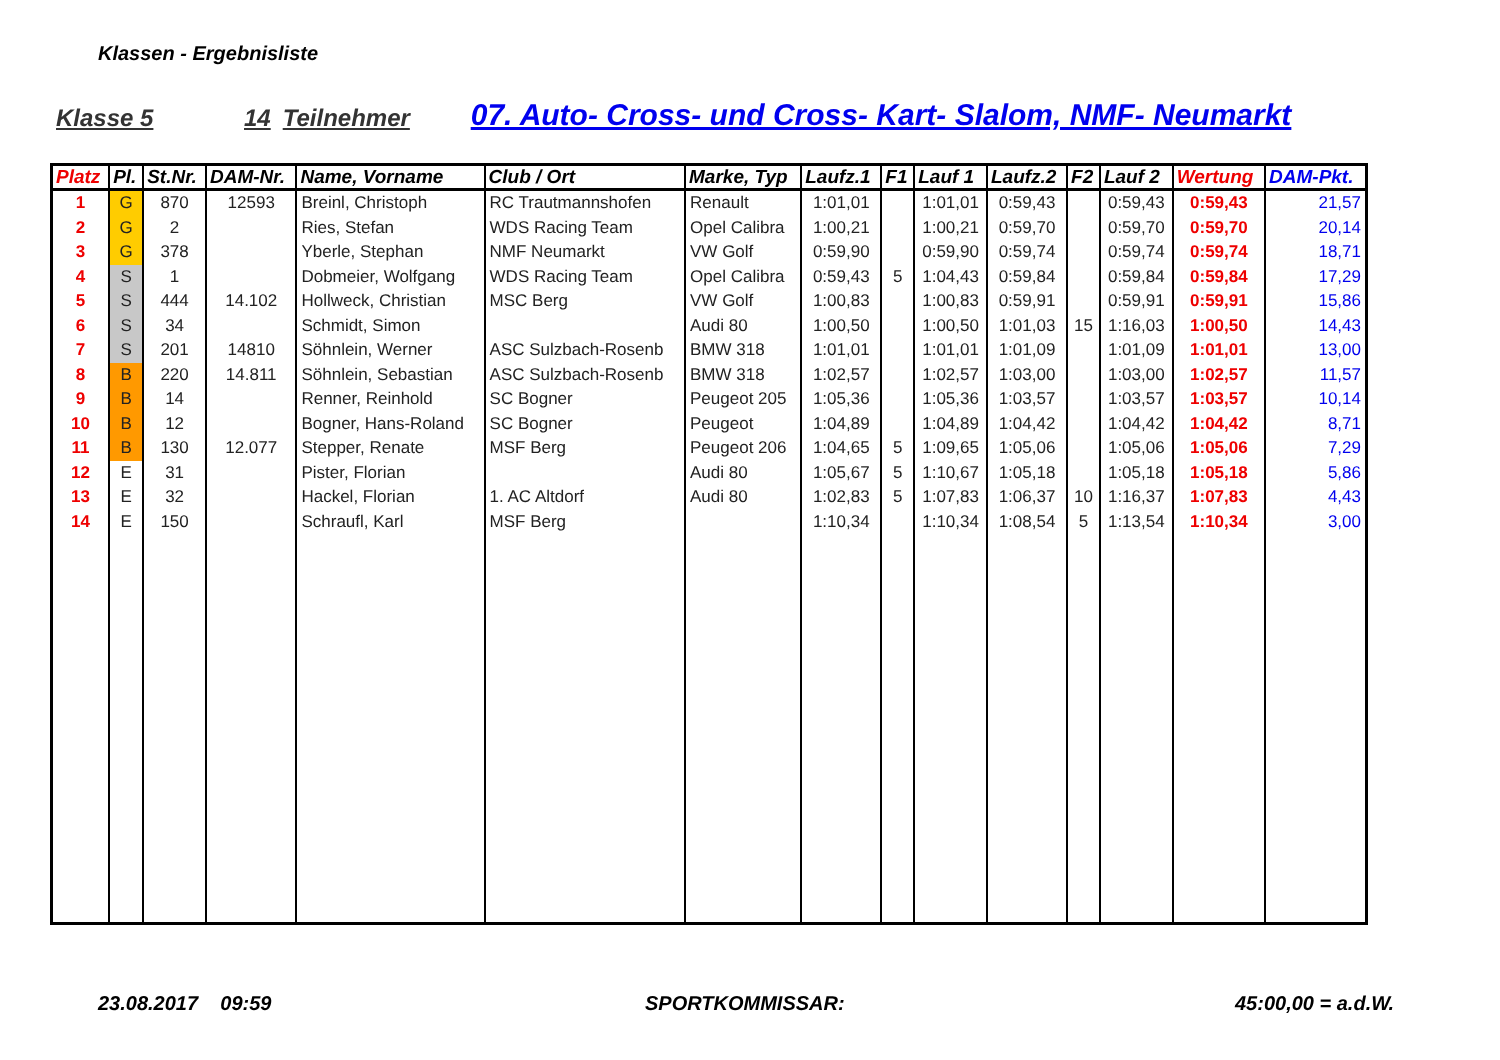Klassen - Ergebnisliste
Klasse 5 14 Teilnehmer 07. Auto- Cross- und Cross- Kart- Slalom, NMF- Neumarkt
| Platz | Pl. | St.Nr. | DAM-Nr. | Name, Vorname | Club / Ort | Marke, Typ | Laufz.1 | F1 | Lauf 1 | Laufz.2 | F2 | Lauf 2 | Wertung | DAM-Pkt. |
| --- | --- | --- | --- | --- | --- | --- | --- | --- | --- | --- | --- | --- | --- | --- |
| 1 | G | 870 | 12593 | Breinl, Christoph | RC Trautmannshofen | Renault | 1:01,01 | | 1:01,01 | 0:59,43 | | 0:59,43 | 0:59,43 | 21,57 |
| 2 | G | 2 | | Ries, Stefan | WDS Racing Team | Opel Calibra | 1:00,21 | | 1:00,21 | 0:59,70 | | 0:59,70 | 0:59,70 | 20,14 |
| 3 | G | 378 | | Yberle, Stephan | NMF Neumarkt | VW Golf | 0:59,90 | | 0:59,90 | 0:59,74 | | 0:59,74 | 0:59,74 | 18,71 |
| 4 | S | 1 | | Dobmeier, Wolfgang | WDS Racing Team | Opel Calibra | 0:59,43 | 5 | 1:04,43 | 0:59,84 | | 0:59,84 | 0:59,84 | 17,29 |
| 5 | S | 444 | 14.102 | Hollweck, Christian | MSC Berg | VW Golf | 1:00,83 | | 1:00,83 | 0:59,91 | | 0:59,91 | 0:59,91 | 15,86 |
| 6 | S | 34 | | Schmidt, Simon | | Audi 80 | 1:00,50 | | 1:00,50 | 1:01,03 | 15 | 1:16,03 | 1:00,50 | 14,43 |
| 7 | S | 201 | 14810 | Söhnlein, Werner | ASC Sulzbach-Rosenb | BMW 318 | 1:01,01 | | 1:01,01 | 1:01,09 | | 1:01,09 | 1:01,01 | 13,00 |
| 8 | B | 220 | 14.811 | Söhnlein, Sebastian | ASC Sulzbach-Rosenb | BMW 318 | 1:02,57 | | 1:02,57 | 1:03,00 | | 1:03,00 | 1:02,57 | 11,57 |
| 9 | B | 14 | | Renner, Reinhold | SC Bogner | Peugeot 205 | 1:05,36 | | 1:05,36 | 1:03,57 | | 1:03,57 | 1:03,57 | 10,14 |
| 10 | B | 12 | | Bogner, Hans-Roland | SC Bogner | Peugeot | 1:04,89 | | 1:04,89 | 1:04,42 | | 1:04,42 | 1:04,42 | 8,71 |
| 11 | B | 130 | 12.077 | Stepper, Renate | MSF Berg | Peugeot 206 | 1:04,65 | 5 | 1:09,65 | 1:05,06 | | 1:05,06 | 1:05,06 | 7,29 |
| 12 | E | 31 | | Pister, Florian | | Audi 80 | 1:05,67 | 5 | 1:10,67 | 1:05,18 | | 1:05,18 | 1:05,18 | 5,86 |
| 13 | E | 32 | | Hackel, Florian | 1. AC Altdorf | Audi 80 | 1:02,83 | 5 | 1:07,83 | 1:06,37 | 10 | 1:16,37 | 1:07,83 | 4,43 |
| 14 | E | 150 | | Schraufl, Karl | MSF Berg | | 1:10,34 | | 1:10,34 | 1:08,54 | 5 | 1:13,54 | 1:10,34 | 3,00 |
23.08.2017 09:59 SPORTKOMMISSAR: 45:00,00 = a.d.W.